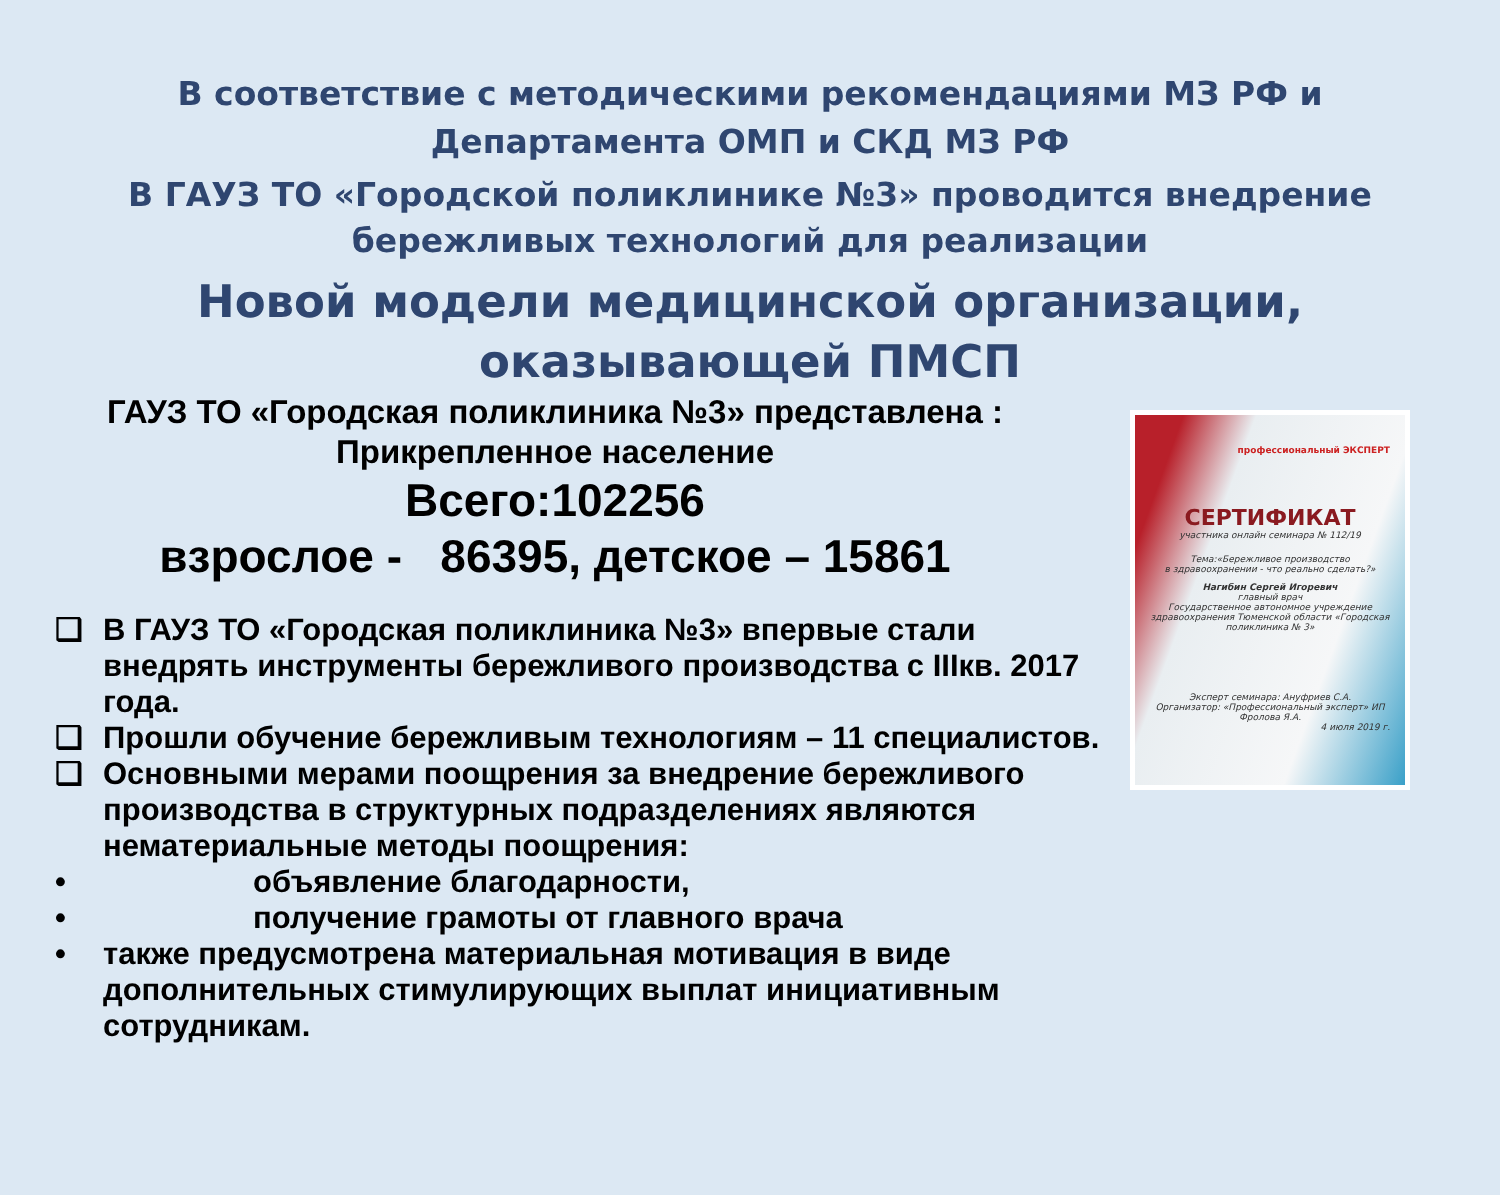В соответствие с методическими рекомендациями МЗ РФ и
Департамента ОМП и СКД МЗ РФ
В ГАУЗ ТО «Городской поликлинике №3» проводится внедрение
бережливых технологий для реализации
Новой модели медицинской организации,
оказывающей ПМСП
ГАУЗ ТО «Городская поликлиника №3» представлена :
Прикрепленное население
Всего:102256
взрослое - 86395, детское – 15861
❑ В ГАУЗ ТО «Городская поликлиника №3» впервые стали внедрять инструменты бережливого производства с IIIкв. 2017 года.
❑ Прошли обучение бережливым технологиям – 11 специалистов.
❑ Основными мерами поощрения за внедрение бережливого производства в структурных подразделениях являются нематериальные методы поощрения:
• объявление благодарности,
• получение грамоты от главного врача
• также предусмотрена материальная мотивация в виде дополнительных стимулирующих выплат инициативным сотрудникам.
профессиональный ЭКСПЕРТ
СЕРТИФИКАТ
участника онлайн семинара № 112/19
Тема:«Бережливое производство
в здравоохранении - что реально сделать?»
Нагибин Сергей Игоревич
главный врач
Государственное автономное учреждение здравоохранения Тюменской области «Городская поликлиника № 3»
Эксперт семинара: Ануфриев С.А.
Организатор: «Профессиональный эксперт» ИП Фролова Я.А.
4 июля 2019 г.